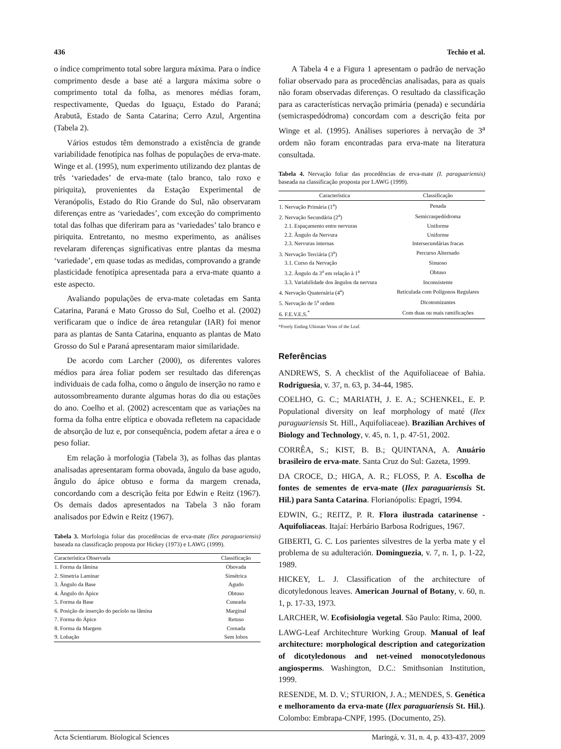436 Techio et al.
o índice comprimento total sobre largura máxima. Para o índice comprimento desde a base até a largura máxima sobre o comprimento total da folha, as menores médias foram, respectivamente, Quedas do Iguaçu, Estado do Paraná; Arabutã, Estado de Santa Catarina; Cerro Azul, Argentina (Tabela 2).
Vários estudos têm demonstrado a existência de grande variabilidade fenotípica nas folhas de populações de erva-mate. Winge et al. (1995), num experimento utilizando dez plantas de três ‘variedades’ de erva-mate (talo branco, talo roxo e piriquita), provenientes da Estação Experimental de Veranópolis, Estado do Rio Grande do Sul, não observaram diferenças entre as ‘variedades’, com exceção do comprimento total das folhas que diferiram para as ‘variedades’ talo branco e piriquita. Entretanto, no mesmo experimento, as análises revelaram diferenças significativas entre plantas da mesma ‘variedade’, em quase todas as medidas, comprovando a grande plasticidade fenotípica apresentada para a erva-mate quanto a este aspecto.
Avaliando populações de erva-mate coletadas em Santa Catarina, Paraná e Mato Grosso do Sul, Coelho et al. (2002) verificaram que o índice de área retangular (IAR) foi menor para as plantas de Santa Catarina, enquanto as plantas de Mato Grosso do Sul e Paraná apresentaram maior similaridade.
De acordo com Larcher (2000), os diferentes valores médios para área foliar podem ser resultado das diferenças individuais de cada folha, como o ângulo de inserção no ramo e autossombreamento durante algumas horas do dia ou estações do ano. Coelho et al. (2002) acrescentam que as variações na forma da folha entre elíptica e obovada refletem na capacidade de absorção de luz e, por consequência, podem afetar a área e o peso foliar.
Em relação à morfologia (Tabela 3), as folhas das plantas analisadas apresentaram forma obovada, ângulo da base agudo, ângulo do ápice obtuso e forma da margem crenada, concordando com a descrição feita por Edwin e Reitz (1967). Os demais dados apresentados na Tabela 3 não foram analisados por Edwin e Reitz (1967).
Tabela 3. Morfologia foliar das procedências de erva-mate (Ilex paraguariensis) baseada na classificação proposta por Hickey (1973) e LAWG (1999).
| Característica Observada | Classificação |
| --- | --- |
| 1. Forma da lâmina | Obovada |
| 2. Simetria Laminar | Simétrica |
| 3. Ângulo da Base | Agudo |
| 4. Ângulo do Ápice | Obtuso |
| 5. Forma da Base | Cuneada |
| 6. Posição de inserção do pecíolo na lâmina | Marginal |
| 7. Forma do Ápice | Retuso |
| 8. Forma da Margem | Crenada |
| 9. Lobação | Sem lobos |
A Tabela 4 e a Figura 1 apresentam o padrão de nervação foliar observado para as procedências analisadas, para as quais não foram observadas diferenças. O resultado da classificação para as características nervação primária (penada) e secundária (semicraspedódroma) concordam com a descrição feita por Winge et al. (1995). Análises superiores à nervação de 3<sup>a</sup> ordem não foram encontradas para erva-mate na literatura consultada.
Tabela 4. Nervação foliar das procedências de erva-mate (I. paraguariensis) baseada na classificação proposta por LAWG (1999).
| Característica | Classificação |
| --- | --- |
| 1. Nervação Primária (1<sup>a</sup>) | Penada |
| 2. Nervação Secundária (2<sup>a</sup>) | Semicraspedódroma |
| 2.1. Espaçamento entre nervuras | Uniforme |
| 2.2. Ângulo da Nervura | Uniforme |
| 2.3. Nervuras internas | Intersecundárias fracas |
| 3. Nervação Terciária (3<sup>a</sup>) | Percurso Alternado |
| 3.1. Curso da Nervação | Sinuoso |
| 3.2. Ângulo da 3<sup>a</sup> em relação à 1<sup>a</sup> | Obtuso |
| 3.3. Variabilidade dos ângulos da nervura | Inconsistente |
| 4. Nervação Quaternária (4<sup>a</sup>) | Reticulada com Polígonos Regulares |
| 5. Nervação de 5<sup>a</sup> ordem | Dicotomizantes |
| 6. F.E.V.E.S.<sup>*</sup> | Com duas ou mais ramificações |
*Freely Ending Ultimate Veins of the Leaf.
Referências
ANDREWS, S. A checklist of the Aquifoliaceae of Bahia. Rodriguesia, v. 37, n. 63, p. 34-44, 1985.
COELHO, G. C.; MARIATH, J. E. A.; SCHENKEL, E. P. Populational diversity on leaf morphology of maté (Ilex paraguariensis St. Hill., Aquifoliaceae). Brazilian Archives of Biology and Technology, v. 45, n. 1, p. 47-51, 2002.
CORRÊA, S.; KIST, B. B.; QUINTANA, A. Anuário brasileiro de erva-mate. Santa Cruz do Sul: Gazeta, 1999.
DA CROCE, D.; HIGA, A. R.; FLOSS, P. A. Escolha de fontes de sementes de erva-mate (Ilex paraguariensis St. Hil.) para Santa Catarina. Florianópolis: Epagri, 1994.
EDWIN, G.; REITZ, P. R. Flora ilustrada catarinense - Aquifoliaceas. Itajaí: Herbário Barbosa Rodrigues, 1967.
GIBERTI, G. C. Los parientes silvestres de la yerba mate y el problema de su adulteración. Dominguezia, v. 7, n. 1, p. 1-22, 1989.
HICKEY, L. J. Classification of the architecture of dicotyledonous leaves. American Journal of Botany, v. 60, n. 1, p. 17-33, 1973.
LARCHER, W. Ecofisiologia vegetal. São Paulo: Rima, 2000.
LAWG-Leaf Architechture Working Group. Manual of leaf architecture: morphological description and categorization of dicotyledonous and net-veined monocotyledonous angiosperms. Washington, D.C.: Smithsonian Institution, 1999.
RESENDE, M. D. V.; STURION, J. A.; MENDES, S. Genética e melhoramento da erva-mate (Ilex paraguariensis St. Hil.). Colombo: Embrapa-CNPF, 1995. (Documento, 25).
Acta Scientiarum. Biological Sciences Maringá, v. 31, n. 4, p. 433-437, 2009